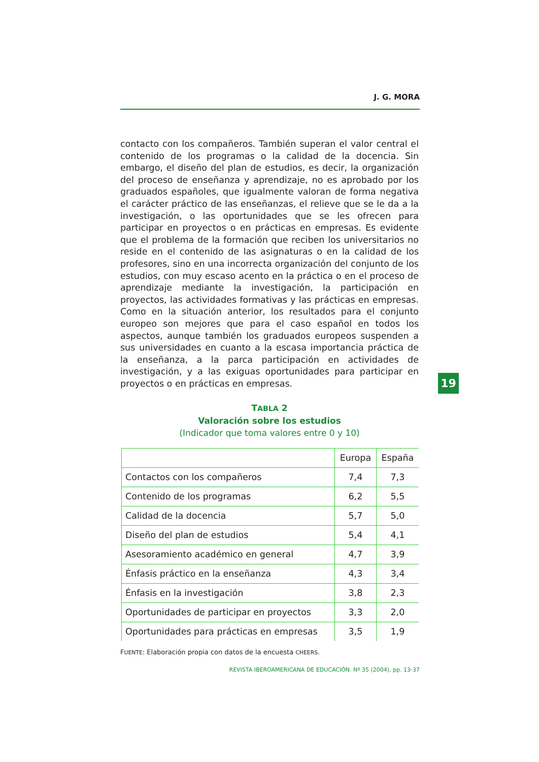J. G. MORA
contacto con los compañeros. También superan el valor central el contenido de los programas o la calidad de la docencia. Sin embargo, el diseño del plan de estudios, es decir, la organización del proceso de enseñanza y aprendizaje, no es aprobado por los graduados españoles, que igualmente valoran de forma negativa el carácter práctico de las enseñanzas, el relieve que se le da a la investigación, o las oportunidades que se les ofrecen para participar en proyectos o en prácticas en empresas. Es evidente que el problema de la formación que reciben los universitarios no reside en el contenido de las asignaturas o en la calidad de los profesores, sino en una incorrecta organización del conjunto de los estudios, con muy escaso acento en la práctica o en el proceso de aprendizaje mediante la investigación, la participación en proyectos, las actividades formativas y las prácticas en empresas. Como en la situación anterior, los resultados para el conjunto europeo son mejores que para el caso español en todos los aspectos, aunque también los graduados europeos suspenden a sus universidades en cuanto a la escasa importancia práctica de la enseñanza, a la parca participación en actividades de investigación, y a las exiguas oportunidades para participar en proyectos o en prácticas en empresas.
TABLA 2
Valoración sobre los estudios
(Indicador que toma valores entre 0 y 10)
| | Europa | España |
| --- | --- | --- |
| Contactos con los compañeros | 7,4 | 7,3 |
| Contenido de los programas | 6,2 | 5,5 |
| Calidad de la docencia | 5,7 | 5,0 |
| Diseño del plan de estudios | 5,4 | 4,1 |
| Asesoramiento académico en general | 4,7 | 3,9 |
| Énfasis práctico en la enseñanza | 4,3 | 3,4 |
| Énfasis en la investigación | 3,8 | 2,3 |
| Oportunidades de participar en proyectos | 3,3 | 2,0 |
| Oportunidades para prácticas en empresas | 3,5 | 1,9 |
FUENTE: Elaboración propia con datos de la encuesta CHEERS.
19
REVISTA IBEROAMERICANA DE EDUCACIÓN. Nº 35 (2004), pp. 13-37